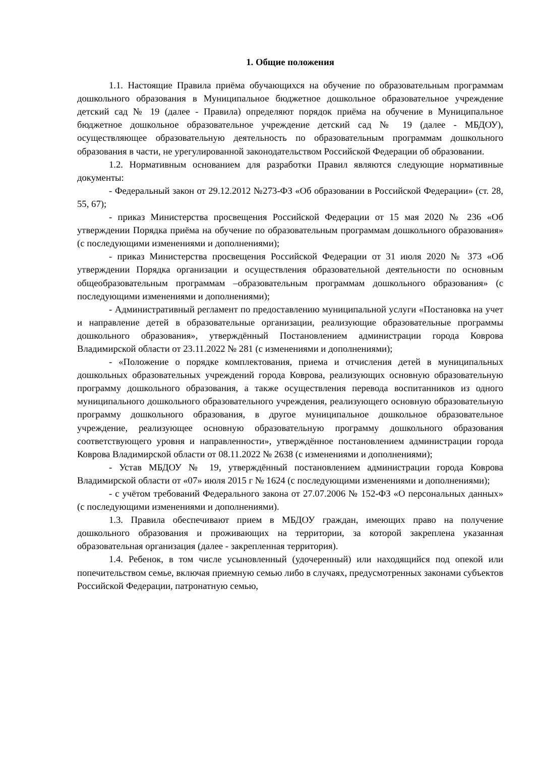1. Общие положения
1.1. Настоящие Правила приёма обучающихся на обучение по образовательным программам дошкольного образования в Муниципальное бюджетное дошкольное образовательное учреждение детский сад № 19 (далее - Правила) определяют порядок приёма на обучение в Муниципальное бюджетное дошкольное образовательное учреждение детский сад № 19 (далее - МБДОУ), осуществляющее образовательную деятельность по образовательным программам дошкольного образования в части, не урегулированной законодательством Российской Федерации об образовании.
1.2. Нормативным основанием для разработки Правил являются следующие нормативные документы:
- Федеральный закон от 29.12.2012 №273-ФЗ «Об образовании в Российской Федерации» (ст. 28, 55, 67);
- приказ Министерства просвещения Российской Федерации от 15 мая 2020 № 236 «Об утверждении Порядка приёма на обучение по образовательным программам дошкольного образования» (с последующими изменениями и дополнениями);
- приказ Министерства просвещения Российской Федерации от 31 июля 2020 № 373 «Об утверждении Порядка организации и осуществления образовательной деятельности по основным общеобразовательным программам –образовательным программам дошкольного образования» (с последующими изменениями и дополнениями);
- Административный регламент по предоставлению муниципальной услуги «Постановка на учет и направление детей в образовательные организации, реализующие образовательные программы дошкольного образования», утверждённый Постановлением администрации города Коврова Владимирской области от 23.11.2022 № 281 (с изменениями и дополнениями);
- «Положение о порядке комплектования, приема и отчисления детей в муниципальных дошкольных образовательных учреждений города Коврова, реализующих основную образовательную программу дошкольного образования, а также осуществления перевода воспитанников из одного муниципального дошкольного образовательного учреждения, реализующего основную образовательную программу дошкольного образования, в другое муниципальное дошкольное образовательное учреждение, реализующее основную образовательную программу дошкольного образования соответствующего уровня и направленности», утверждённое постановлением администрации города Коврова Владимирской области от 08.11.2022 № 2638 (с изменениями и дополнениями);
- Устав МБДОУ № 19, утверждённый постановлением администрации города Коврова Владимирской области от «07» июля 2015 г № 1624 (с последующими изменениями и дополнениями);
- с учётом требований Федерального закона от 27.07.2006 № 152-ФЗ «О персональных данных» (с последующими изменениями и дополнениями).
1.3. Правила обеспечивают прием в МБДОУ граждан, имеющих право на получение дошкольного образования и проживающих на территории, за которой закреплена указанная образовательная организация (далее - закрепленная территория).
1.4. Ребенок, в том числе усыновленный (удочеренный) или находящийся под опекой или попечительством семье, включая приемную семью либо в случаях, предусмотренных законами субъектов Российской Федерации, патронатную семью,